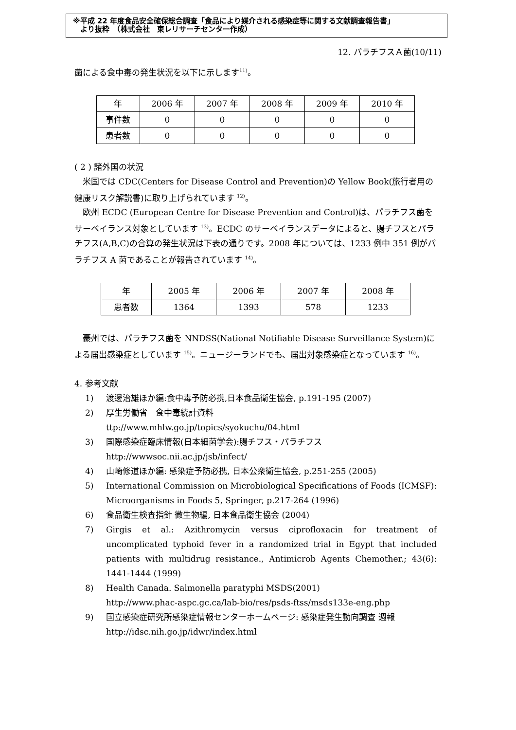※平成 22 年度食品安全確保総合調査「食品により媒介される感染症等に関する文献調査報告書」
　より抜粋　（株式会社　東レリサーチセンター作成）
12. パラチフスＡ菌(10/11)
菌による食中毒の発生状況を以下に示します<sup>11)</sup>。
| 年 | 2006 年 | 2007 年 | 2008 年 | 2009 年 | 2010 年 |
| 事件数 | 0 | 0 | 0 | 0 | 0 |
| 患者数 | 0 | 0 | 0 | 0 | 0 |
( 2 ) 諸外国の状況
　米国では CDC(Centers for Disease Control and Prevention)の Yellow Book(旅行者用の健康リスク解説書)に取り上げられています <sup>12)</sup>。
　欧州 ECDC (European Centre for Disease Prevention and Control)は、パラチフス菌をサーベイランス対象としています <sup>13)</sup>。ECDC のサーベイランスデータによると、腸チフスとパラチフス(A,B,C)の合算の発生状況は下表の通りです。2008 年については、1233 例中 351 例がパラチフス A 菌であることが報告されています <sup>14)</sup>。
| 年 | 2005 年 | 2006 年 | 2007 年 | 2008 年 |
| 患者数 | 1364 | 1393 | 578 | 1233 |
　豪州では、パラチフス菌を NNDSS(National Notifiable Disease Surveillance System)による届出感染症としています <sup>15)</sup>。ニュージーランドでも、届出対象感染症となっています <sup>16)</sup>。
4. 参考文献
1) 渡邊治雄ほか編:食中毒予防必携,日本食品衛生協会, p.191-195 (2007)
2) 厚生労働省　食中毒統計資料
ttp://www.mhlw.go.jp/topics/syokuchu/04.html
3) 国際感染症臨床情報(日本細菌学会):腸チフス・パラチフス
http://wwwsoc.nii.ac.jp/jsb/infect/
4) 山崎修道ほか編: 感染症予防必携, 日本公衆衛生協会, p.251-255 (2005)
5) International Commission on Microbiological Specifications of Foods (ICMSF): Microorganisms in Foods 5, Springer, p.217-264 (1996)
6) 食品衛生検査指針 微生物編, 日本食品衛生協会 (2004)
7) Girgis et al.: Azithromycin versus ciprofloxacin for treatment of uncomplicated typhoid fever in a randomized trial in Egypt that included patients with multidrug resistance., Antimicrob Agents Chemother.; 43(6): 1441-1444 (1999)
8) Health Canada. Salmonella paratyphi MSDS(2001)
http://www.phac-aspc.gc.ca/lab-bio/res/psds-ftss/msds133e-eng.php
9) 国立感染症研究所感染症情報センターホームページ: 感染症発生動向調査 週報
http://idsc.nih.go.jp/idwr/index.html